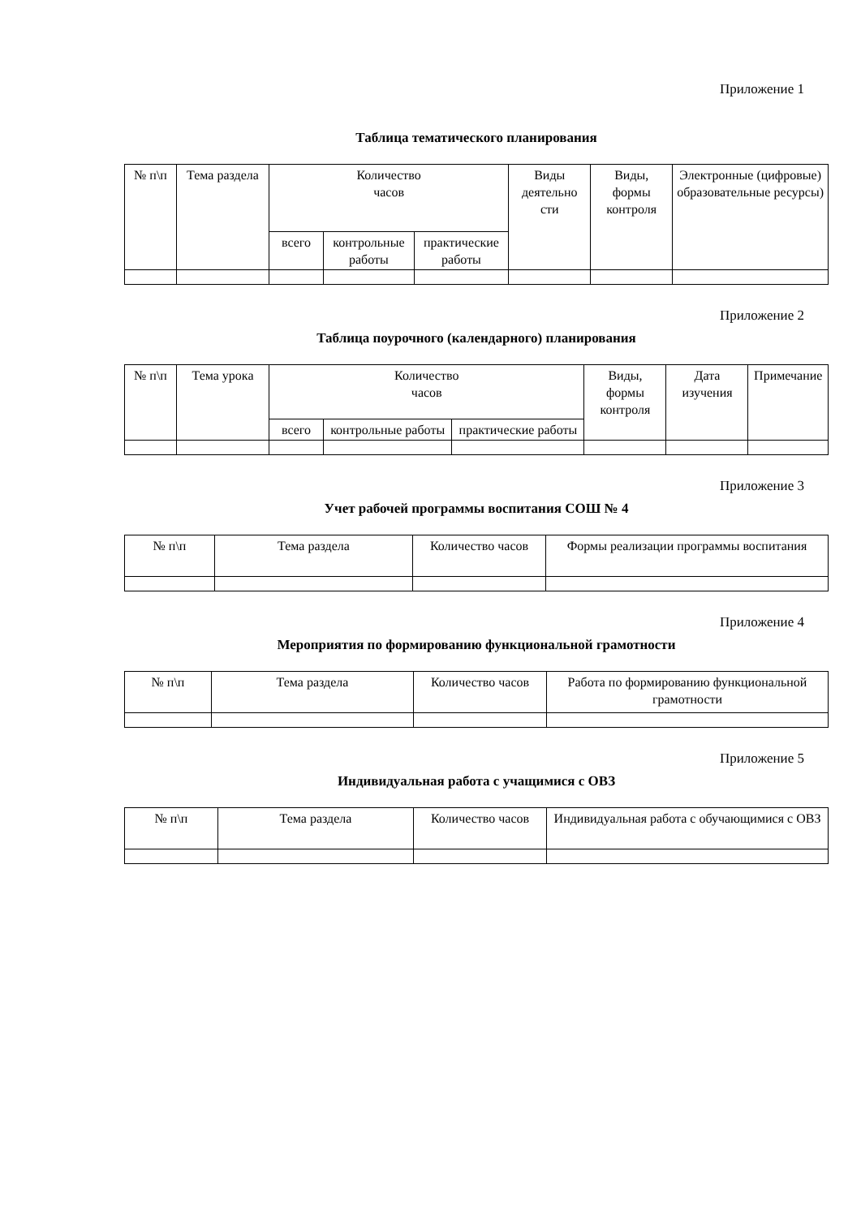Приложение 1
Таблица тематического планирования
| № п\п | Тема раздела | Количество часов | | | Виды деятельно сти | Виды, формы контроля | Электронные (цифровые) образовательные ресурсы) |
| --- | --- | --- | --- | --- | --- | --- | --- |
| | | всего | контрольные работы | практические работы | | | |
Приложение 2
Таблица поурочного (календарного) планирования
| № п\п | Тема урока | Количество часов | | | Виды, формы контроля | Дата изучения | Примечание |
| --- | --- | --- | --- | --- | --- | --- | --- |
| | | всего | контрольные работы | практические работы | | | |
Приложение 3
Учет рабочей программы воспитания СОШ № 4
| № п\п | Тема раздела | Количество часов | Формы реализации программы воспитания |
| --- | --- | --- | --- |
Приложение 4
Мероприятия по формированию функциональной грамотности
| № п\п | Тема раздела | Количество часов | Работа по формированию функциональной грамотности |
| --- | --- | --- | --- |
Приложение 5
Индивидуальная работа с учащимися с ОВЗ
| № п\п | Тема раздела | Количество часов | Индивидуальная работа с обучающимися с ОВЗ |
| --- | --- | --- | --- |